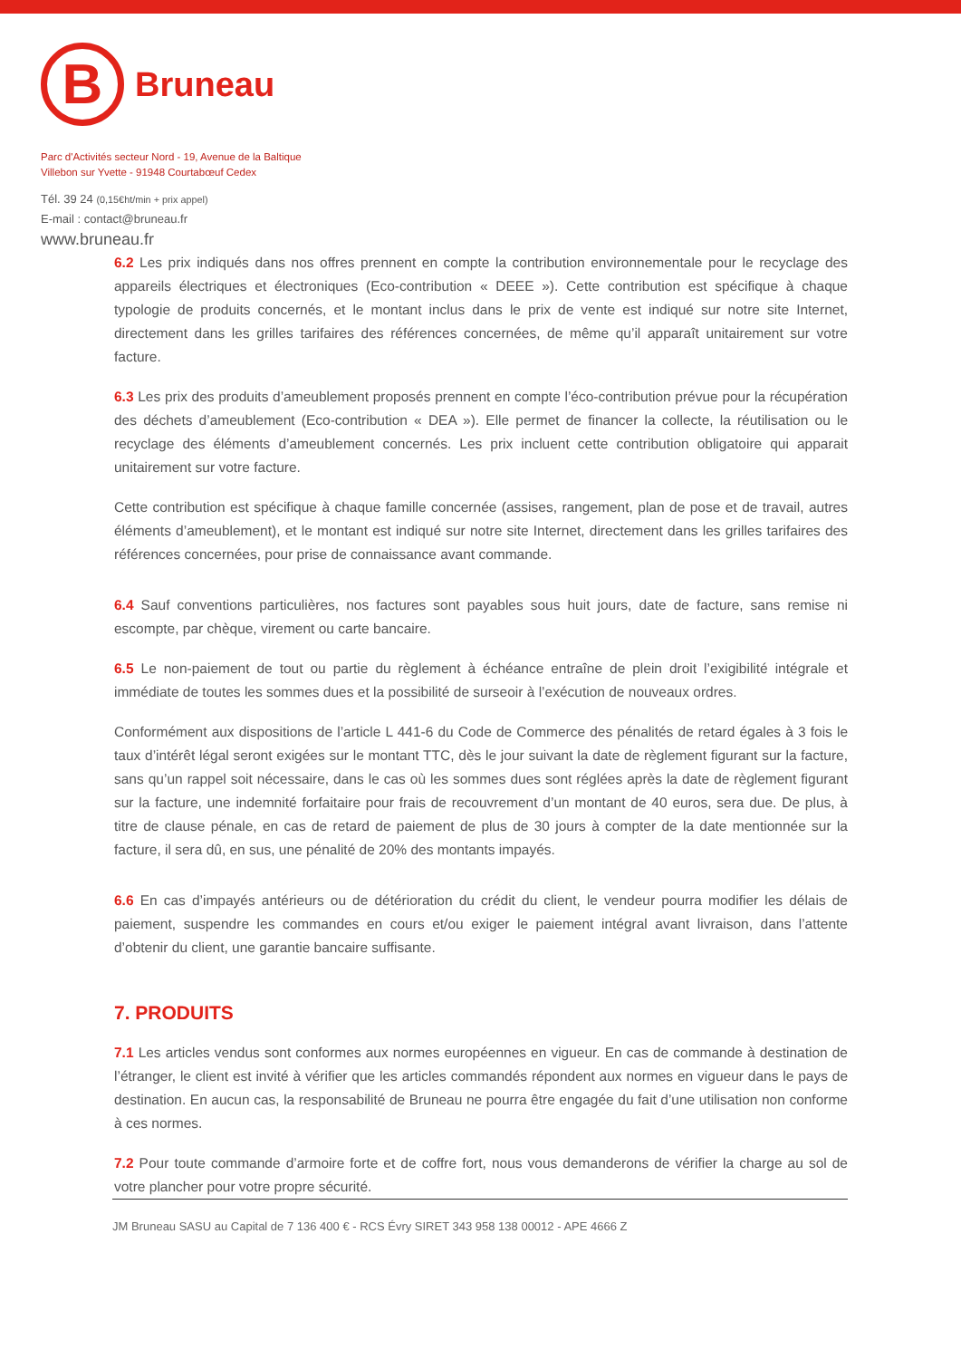B
Bruneau
Parc d'Activités secteur Nord - 19, Avenue de la Baltique
Villebon sur Yvette - 91948 Courtabœuf Cedex
Tél. 39 24 (0,15€ht/min + prix appel)
E-mail : contact@bruneau.fr
www.bruneau.fr
6.2 Les prix indiqués dans nos offres prennent en compte la contribution environnementale pour le recyclage des appareils électriques et électroniques (Eco-contribution « DEEE »). Cette contribution est spécifique à chaque typologie de produits concernés, et le montant inclus dans le prix de vente est indiqué sur notre site Internet, directement dans les grilles tarifaires des références concernées, de même qu’il apparaît unitairement sur votre facture.
6.3 Les prix des produits d’ameublement proposés prennent en compte l’éco-contribution prévue pour la récupération des déchets d’ameublement (Eco-contribution « DEA »). Elle permet de financer la collecte, la réutilisation ou le recyclage des éléments d’ameublement concernés. Les prix incluent cette contribution obligatoire qui apparait unitairement sur votre facture.
Cette contribution est spécifique à chaque famille concernée (assises, rangement, plan de pose et de travail, autres éléments d’ameublement), et le montant est indiqué sur notre site Internet, directement dans les grilles tarifaires des références concernées, pour prise de connaissance avant commande.
6.4 Sauf conventions particulières, nos factures sont payables sous huit jours, date de facture, sans remise ni escompte, par chèque, virement ou carte bancaire.
6.5 Le non-paiement de tout ou partie du règlement à échéance entraîne de plein droit l’exigibilité intégrale et immédiate de toutes les sommes dues et la possibilité de surseoir à l’exécution de nouveaux ordres.
Conformément aux dispositions de l’article L 441-6 du Code de Commerce des pénalités de retard égales à 3 fois le taux d’intérêt légal seront exigées sur le montant TTC, dès le jour suivant la date de règlement figurant sur la facture, sans qu’un rappel soit nécessaire, dans le cas où les sommes dues sont réglées après la date de règlement figurant sur la facture, une indemnité forfaitaire pour frais de recouvrement d’un montant de 40 euros, sera due. De plus, à titre de clause pénale, en cas de retard de paiement de plus de 30 jours à compter de la date mentionnée sur la facture, il sera dû, en sus, une pénalité de 20% des montants impayés.
6.6 En cas d’impayés antérieurs ou de détérioration du crédit du client, le vendeur pourra modifier les délais de paiement, suspendre les commandes en cours et/ou exiger le paiement intégral avant livraison, dans l’attente d’obtenir du client, une garantie bancaire suffisante.
7. PRODUITS
7.1 Les articles vendus sont conformes aux normes européennes en vigueur. En cas de commande à destination de l’étranger, le client est invité à vérifier que les articles commandés répondent aux normes en vigueur dans le pays de destination. En aucun cas, la responsabilité de Bruneau ne pourra être engagée du fait d’une utilisation non conforme à ces normes.
7.2 Pour toute commande d’armoire forte et de coffre fort, nous vous demanderons de vérifier la charge au sol de votre plancher pour votre propre sécurité.
JM Bruneau SASU au Capital de 7 136 400 € - RCS Évry SIRET 343 958 138 00012 - APE 4666 Z